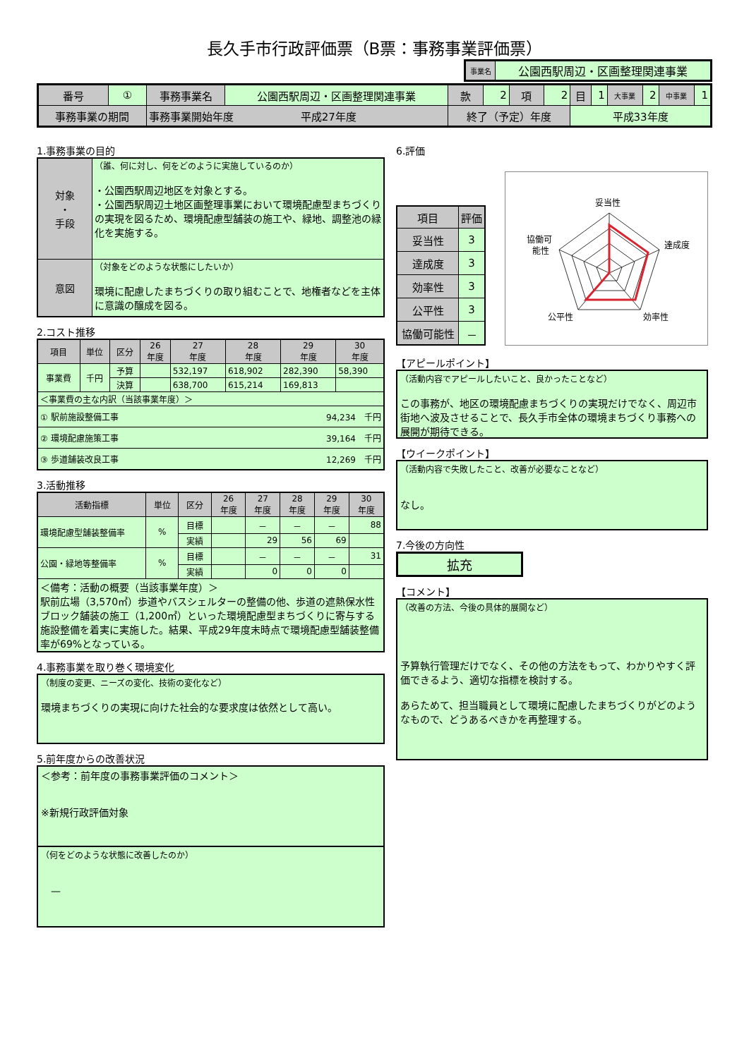長久手市行政評価票（B票：事務事業評価票）
| 事業名 | 公園西駅周辺・区画整理関連事業 |
| 番号 | ① | 事務事業名 | 公園西駅周辺・区画整理関連事業 | 款 | 2 | 項 | 2 | 目 | 1 | 大事業 | 2 | 中事業 | 1 |
| 事務事業の期間 | | 事務事業開始年度 平成27年度 | | 終了（予定）年度 | | | | 平成33年度 | | | | | |
1.事務事業の目的
| 対象 ・ 手段 | （誰、何に対し、何をどのように実施しているのか） ・公園西駅周辺地区を対象とする。 ・公園西駅周辺土地区画整理事業において環境配慮型まちづくりの実現を図るため、環境配慮型舗装の施工や、緑地、調整池の緑化を実施する。 |
| 意図 | （対象をどのような状態にしたいか） 環境に配慮したまちづくりの取り組むことで、地権者などを主体に意識の醸成を図る。 |
2.コスト推移
| 項目 | 単位 | 区分 | 26 年度 | 27 年度 | 28 年度 | 29 年度 | 30 年度 |
| 事業費 | 千円 | 予算 | | 532,197 | 618,902 | 282,390 | 58,390 |
| | | 決算 | | 638,700 | 615,214 | 169,813 | |
| ＜事業費の主な内訳（当該事業年度）＞ | | | | | | | |
| ① 駅前施設整備工事 94,234 千円 | | | | | | | |
| ② 環境配慮施策工事 39,164 千円 | | | | | | | |
| ③ 歩道舗装改良工事 12,269 千円 | | | | | | | |
3.活動推移
| 活動指標 | 単位 | 区分 | 26 年度 | 27 年度 | 28 年度 | 29 年度 | 30 年度 |
| 環境配慮型舗装整備率 | % | 目標 | | － | － | － | 88 |
| | | 実績 | | 29 | 56 | 69 | |
| 公園・緑地等整備率 | % | 目標 | | － | － | － | 31 |
| | | 実績 | | 0 | 0 | 0 | |
| ＜備考：活動の概要（当該事業年度）＞ 駅前広場（3,570㎡）歩道やバスシェルターの整備の他、歩道の遮熱保水性ブロック舗装の施工（1,200㎡）といった環境配慮型まちづくりに寄与する施設整備を着実に実施した。結果、平成29年度末時点で環境配慮型舗装整備率が69%となっている。 | | | | | | | |
4.事務事業を取り巻く環境変化
（制度の変更、ニーズの変化、技術の変化など）
環境まちづくりの実現に向けた社会的な要求度は依然として高い。
5.前年度からの改善状況
＜参考：前年度の事務事業評価のコメント＞
※新規行政評価対象
（何をどのような状態に改善したのか）
　—
6.評価
| 項目 | 評価 |
| 妥当性 | 3 |
| 達成度 | 3 |
| 効率性 | 3 |
| 公平性 | 3 |
| 協働可能性 | － |
妥当性
達成度
効率性
公平性
協働可
能性
【アピールポイント】
（活動内容でアピールしたいこと、良かったことなど）
この事務が、地区の環境配慮まちづくりの実現だけでなく、周辺市街地へ波及させることで、長久手市全体の環境まちづくり事務への展開が期待できる。
【ウイークポイント】
（活動内容で失敗したこと、改善が必要なことなど）
なし。
7.今後の方向性
拡充
【コメント】
（改善の方法、今後の具体的展開など）
予算執行管理だけでなく、その他の方法をもって、わかりやすく評価できるよう、適切な指標を検討する。
あらためて、担当職員として環境に配慮したまちづくりがどのようなもので、どうあるべきかを再整理する。